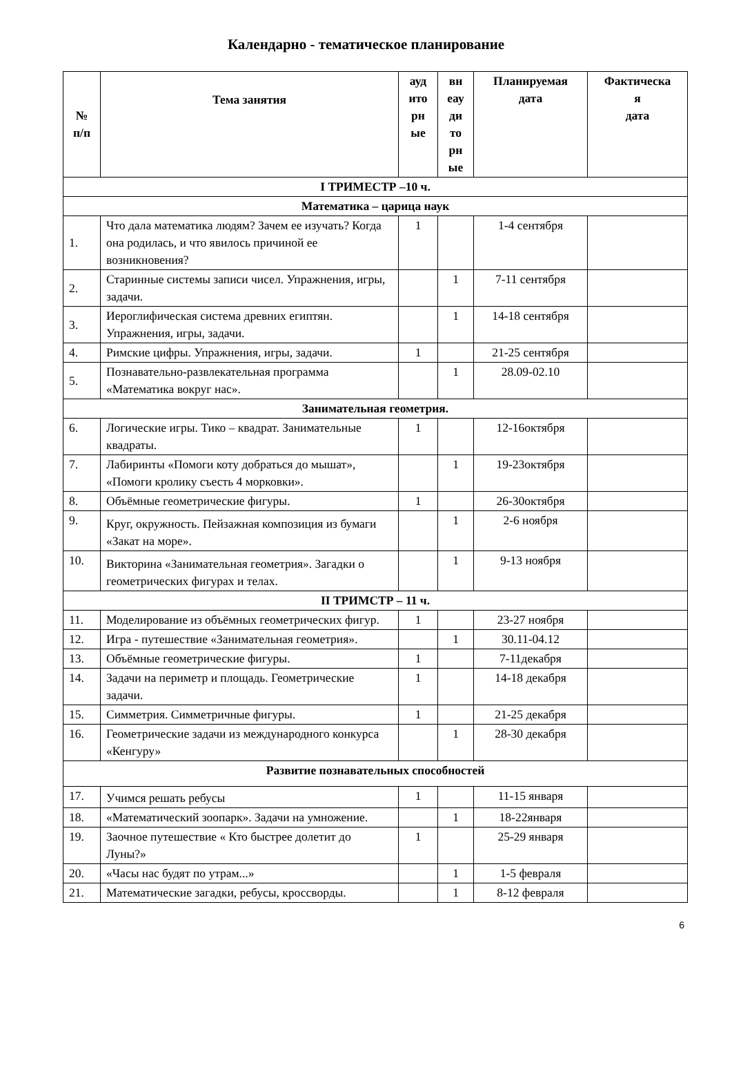Календарно - тематическое планирование
| № п/п | Тема занятия | ауд ито рн ые | вн еау ди то рн ые | Планируемая дата | Фактическа я дата |
| --- | --- | --- | --- | --- | --- |
| I ТРИМЕСТР –10 ч. | | | | | |
| Математика – царица наук | | | | | |
| 1. | Что дала математика людям? Зачем ее изучать? Когда она родилась, и что явилось причиной ее возникновения? | 1 | | 1-4 сентября | |
| 2. | Старинные системы записи чисел. Упражнения, игры, задачи. | | 1 | 7-11 сентября | |
| 3. | Иероглифическая система древних египтян. Упражнения, игры, задачи. | | 1 | 14-18 сентября | |
| 4. | Римские цифры. Упражнения, игры, задачи. | 1 | | 21-25 сентября | |
| 5. | Познавательно-развлекательная программа «Математика вокруг нас». | | 1 | 28.09-02.10 | |
| Занимательная геометрия. | | | | | |
| 6. | Логические игры. Тико – квадрат. Занимательные квадраты. | 1 | | 12-16октября | |
| 7. | Лабиринты «Помоги коту добраться до мышат», «Помоги кролику съесть 4 морковки». | | 1 | 19-23октября | |
| 8. | Объёмные геометрические фигуры. | 1 | | 26-30октября | |
| 9. | Круг, окружность. Пейзажная композиция из бумаги «Закат на море». | | 1 | 2-6 ноября | |
| 10. | Викторина «Занимательная геометрия». Загадки о геометрических фигурах и телах. | | 1 | 9-13 ноября | |
| II ТРИМСТР – 11 ч. | | | | | |
| 11. | Моделирование из объёмных геометрических фигур. | 1 | | 23-27 ноября | |
| 12. | Игра - путешествие «Занимательная геометрия». | | 1 | 30.11-04.12 | |
| 13. | Объёмные геометрические фигуры. | 1 | | 7-11декабря | |
| 14. | Задачи на периметр и площадь. Геометрические задачи. | 1 | | 14-18 декабря | |
| 15. | Симметрия. Симметричные фигуры. | 1 | | 21-25 декабря | |
| 16. | Геометрические задачи из международного конкурса «Кенгуру» | | 1 | 28-30 декабря | |
| Развитие познавательных способностей | | | | | |
| 17. | Учимся решать ребусы | 1 | | 11-15 января | |
| 18. | «Математический зоопарк». Задачи на умножение. | | 1 | 18-22января | |
| 19. | Заочное путешествие « Кто быстрее долетит до Луны?» | 1 | | 25-29 января | |
| 20. | «Часы нас будят по утрам...» | | 1 | 1-5 февраля | |
| 21. | Математические загадки, ребусы, кроссворды. | | 1 | 8-12 февраля | |
6